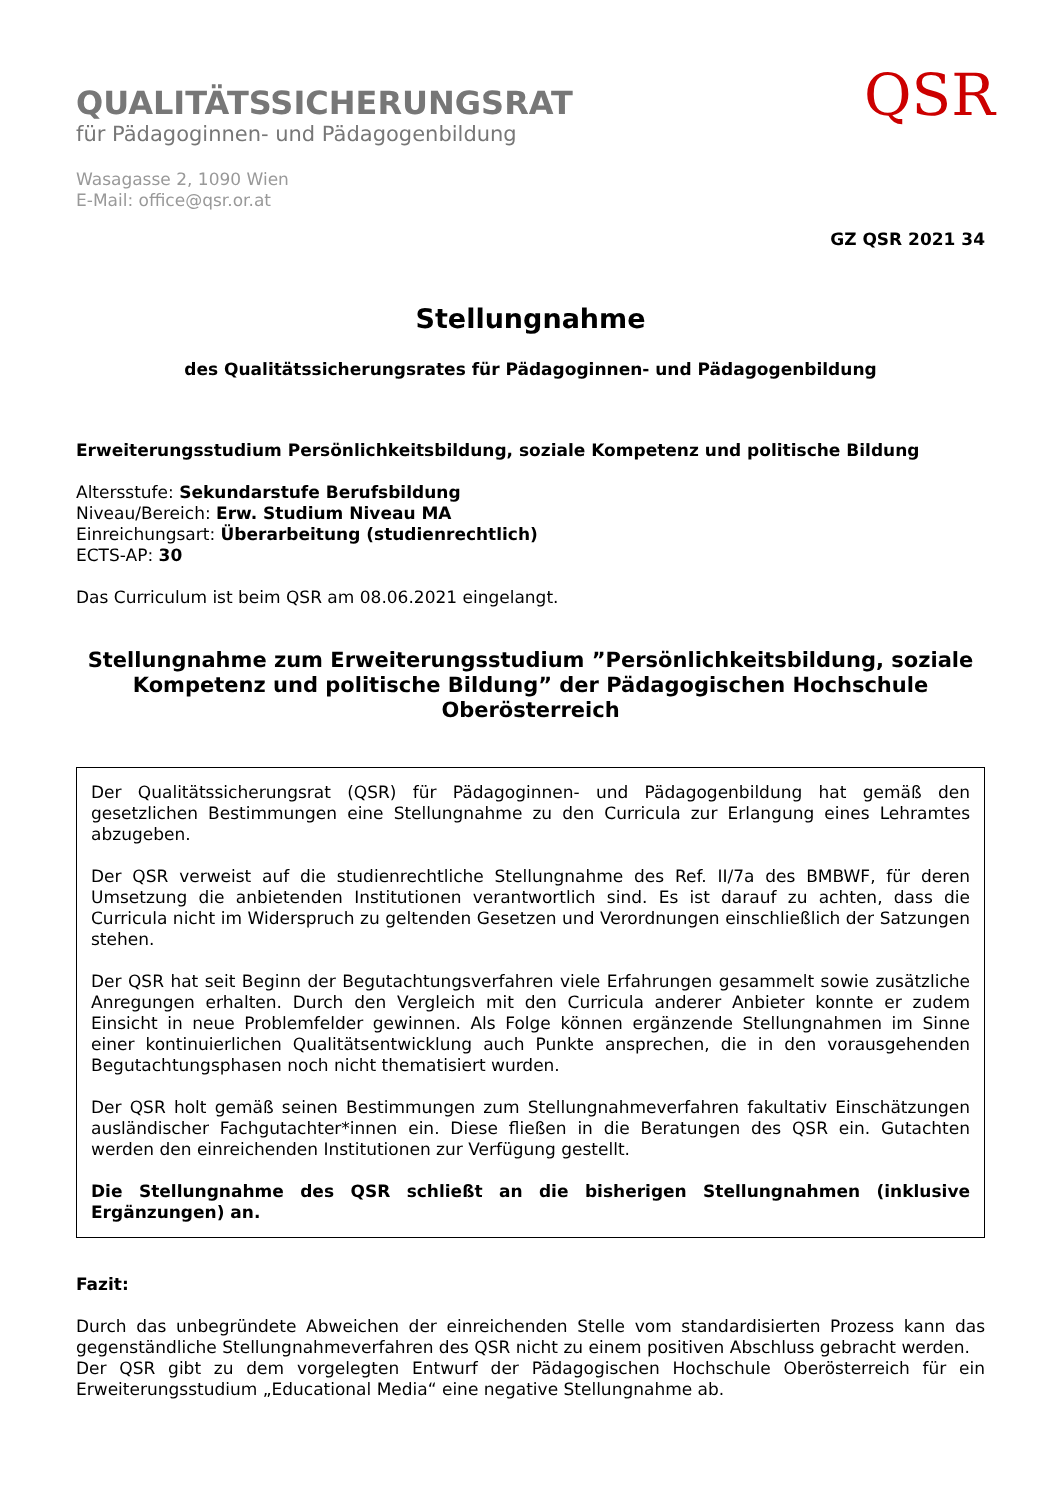QUALITÄTSSICHERUNGSRAT
für Pädagoginnen- und Pädagogenbildung
Wasagasse 2, 1090 Wien
E-Mail: office@qsr.or.at
QSR
GZ QSR 2021 34
Stellungnahme
des Qualitätssicherungsrates für Pädagoginnen- und Pädagogenbildung
Erweiterungsstudium Persönlichkeitsbildung, soziale Kompetenz und politische Bildung
Altersstufe: Sekundarstufe Berufsbildung
Niveau/Bereich: Erw. Studium Niveau MA
Einreichungsart: Überarbeitung (studienrechtlich)
ECTS-AP: 30
Das Curriculum ist beim QSR am 08.06.2021 eingelangt.
Stellungnahme zum Erweiterungsstudium ”Persönlichkeitsbildung, soziale Kompetenz und politische Bildung” der Pädagogischen Hochschule Oberösterreich
Der Qualitätssicherungsrat (QSR) für Pädagoginnen- und Pädagogenbildung hat gemäß den gesetzlichen Bestimmungen eine Stellungnahme zu den Curricula zur Erlangung eines Lehramtes abzugeben.
Der QSR verweist auf die studienrechtliche Stellungnahme des Ref. II/7a des BMBWF, für deren Umsetzung die anbietenden Institutionen verantwortlich sind. Es ist darauf zu achten, dass die Curricula nicht im Widerspruch zu geltenden Gesetzen und Verordnungen einschließlich der Satzungen stehen.
Der QSR hat seit Beginn der Begutachtungsverfahren viele Erfahrungen gesammelt sowie zusätzliche Anregungen erhalten. Durch den Vergleich mit den Curricula anderer Anbieter konnte er zudem Einsicht in neue Problemfelder gewinnen. Als Folge können ergänzende Stellungnahmen im Sinne einer kontinuierlichen Qualitätsentwicklung auch Punkte ansprechen, die in den vorausgehenden Begutachtungsphasen noch nicht thematisiert wurden.
Der QSR holt gemäß seinen Bestimmungen zum Stellungnahmeverfahren fakultativ Einschätzungen ausländischer Fachgutachter*innen ein. Diese fließen in die Beratungen des QSR ein. Gutachten werden den einreichenden Institutionen zur Verfügung gestellt.
Die Stellungnahme des QSR schließt an die bisherigen Stellungnahmen (inklusive Ergänzungen) an.
Fazit:
Durch das unbegründete Abweichen der einreichenden Stelle vom standardisierten Prozess kann das gegenständliche Stellungnahmeverfahren des QSR nicht zu einem positiven Abschluss gebracht werden.
Der QSR gibt zu dem vorgelegten Entwurf der Pädagogischen Hochschule Oberösterreich für ein Erweiterungsstudium „Educational Media“ eine negative Stellungnahme ab.